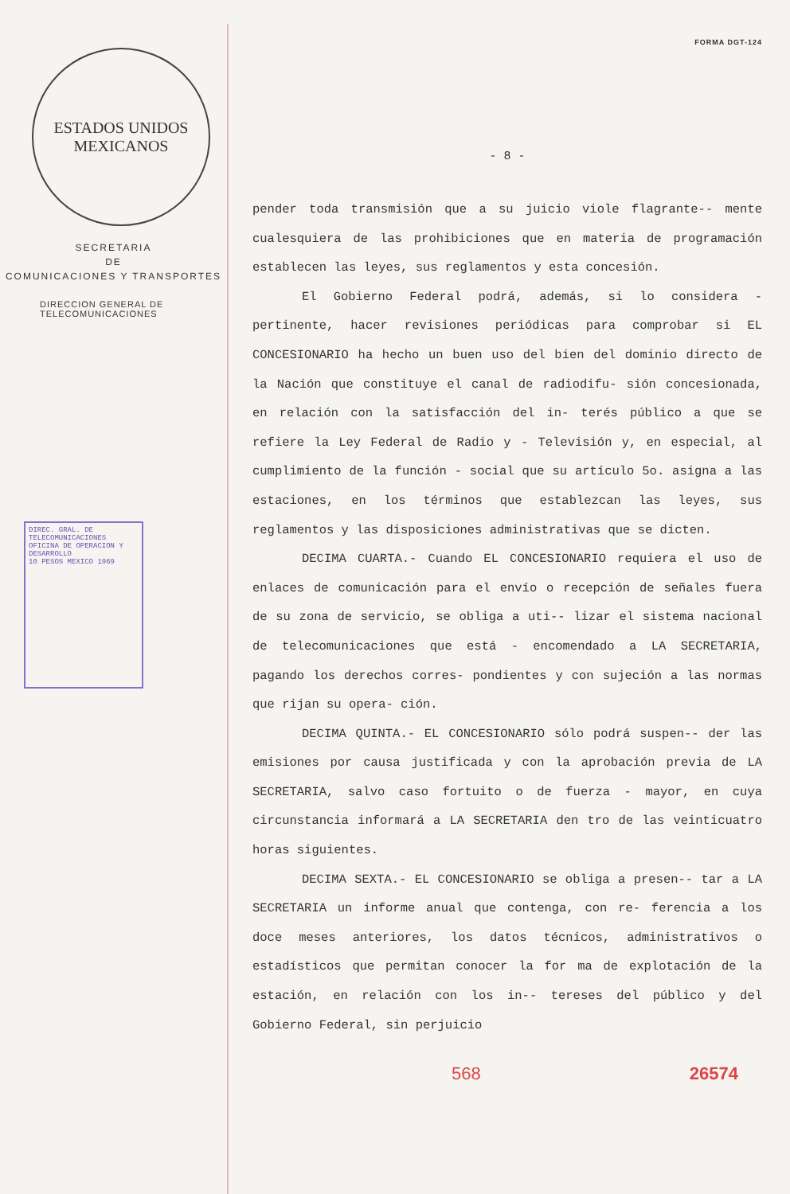ESTADOS UNIDOS MEXICANOS
SECRETARIA
DE
COMUNICACIONES Y TRANSPORTES
DIRECCION GENERAL DE
TELECOMUNICACIONES
DIREC. GRAL. DE TELECOMUNICACIONES
OFICINA DE OPERACION Y DESARROLLO
10 PESOS MEXICO 1969
FORMA DGT-124
- 8 -
pender toda transmisión que a su juicio viole flagrante-- mente cualesquiera de las prohibiciones que en materia de programación establecen las leyes, sus reglamentos y esta concesión.
El Gobierno Federal podrá, además, si lo considera - pertinente, hacer revisiones periódicas para comprobar si EL CONCESIONARIO ha hecho un buen uso del bien del dominio directo de la Nación que constituye el canal de radiodifu- sión concesionada, en relación con la satisfacción del in- terés público a que se refiere la Ley Federal de Radio y - Televisión y, en especial, al cumplimiento de la función - social que su artículo 5o. asigna a las estaciones, en los términos que establezcan las leyes, sus reglamentos y las disposiciones administrativas que se dicten.
DECIMA CUARTA.- Cuando EL CONCESIONARIO requiera el uso de enlaces de comunicación para el envío o recepción de señales fuera de su zona de servicio, se obliga a uti-- lizar el sistema nacional de telecomunicaciones que está - encomendado a LA SECRETARIA, pagando los derechos corres- pondientes y con sujeción a las normas que rijan su opera- ción.
DECIMA QUINTA.- EL CONCESIONARIO sólo podrá suspen-- der las emisiones por causa justificada y con la aprobación previa de LA SECRETARIA, salvo caso fortuito o de fuerza - mayor, en cuya circunstancia informará a LA SECRETARIA den tro de las veinticuatro horas siguientes.
DECIMA SEXTA.- EL CONCESIONARIO se obliga a presen-- tar a LA SECRETARIA un informe anual que contenga, con re- ferencia a los doce meses anteriores, los datos técnicos, administrativos o estadísticos que permitan conocer la for ma de explotación de la estación, en relación con los in-- tereses del público y del Gobierno Federal, sin perjuicio
568 26574